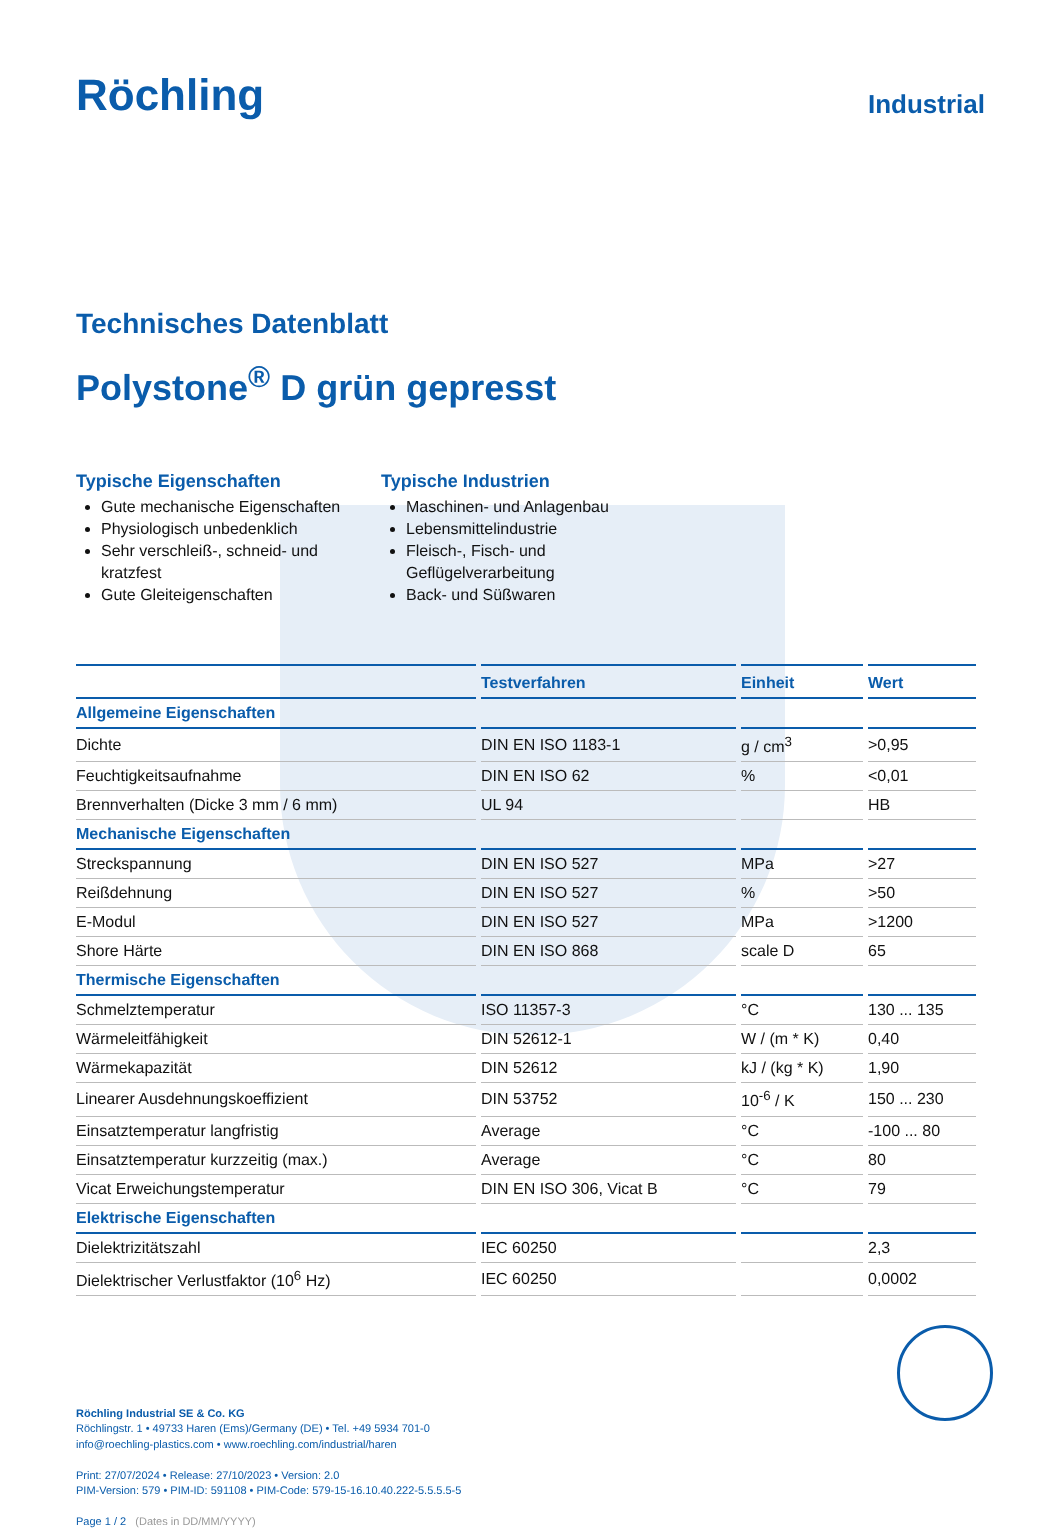Röchling
Industrial
Technisches Datenblatt
Polystone<sup>®</sup> D grün gepresst
Typische Eigenschaften
Gute mechanische Eigenschaften
Physiologisch unbedenklich
Sehr verschleiß-, schneid- und kratzfest
Gute Gleiteigenschaften
Typische Industrien
Maschinen- und Anlagenbau
Lebensmittelindustrie
Fleisch-, Fisch- und Geflügelverarbeitung
Back- und Süßwaren
| | Testverfahren | Einheit | Wert |
| --- | --- | --- | --- |
| Allgemeine Eigenschaften | | | |
| Dichte | DIN EN ISO 1183-1 | g / cm<sup>3</sup> | >0,95 |
| Feuchtigkeitsaufnahme | DIN EN ISO 62 | % | <0,01 |
| Brennverhalten (Dicke 3 mm / 6 mm) | UL 94 | | HB |
| Mechanische Eigenschaften | | | |
| Streckspannung | DIN EN ISO 527 | MPa | >27 |
| Reißdehnung | DIN EN ISO 527 | % | >50 |
| E-Modul | DIN EN ISO 527 | MPa | >1200 |
| Shore Härte | DIN EN ISO 868 | scale D | 65 |
| Thermische Eigenschaften | | | |
| Schmelztemperatur | ISO 11357-3 | °C | 130 ... 135 |
| Wärmeleitfähigkeit | DIN 52612-1 | W / (m * K) | 0,40 |
| Wärmekapazität | DIN 52612 | kJ / (kg * K) | 1,90 |
| Linearer Ausdehnungskoeffizient | DIN 53752 | 10<sup>-6</sup> / K | 150 ... 230 |
| Einsatztemperatur langfristig | Average | °C | -100 ... 80 |
| Einsatztemperatur kurzzeitig (max.) | Average | °C | 80 |
| Vicat Erweichungstemperatur | DIN EN ISO 306, Vicat B | °C | 79 |
| Elektrische Eigenschaften | | | |
| Dielektrizitätszahl | IEC 60250 | | 2,3 |
| Dielektrischer Verlustfaktor (10<sup>6</sup> Hz) | IEC 60250 | | 0,0002 |
Röchling Industrial SE & Co. KG
Röchlingstr. 1 • 49733 Haren (Ems)/Germany (DE) • Tel. +49 5934 701-0
info@roechling-plastics.com • www.roechling.com/industrial/haren
Print: 27/07/2024 • Release: 27/10/2023 • Version: 2.0
PIM-Version: 579 • PIM-ID: 591108 • PIM-Code: 579-15-16.10.40.222-5.5.5.5-5
Page 1 / 2 (Dates in DD/MM/YYYY)